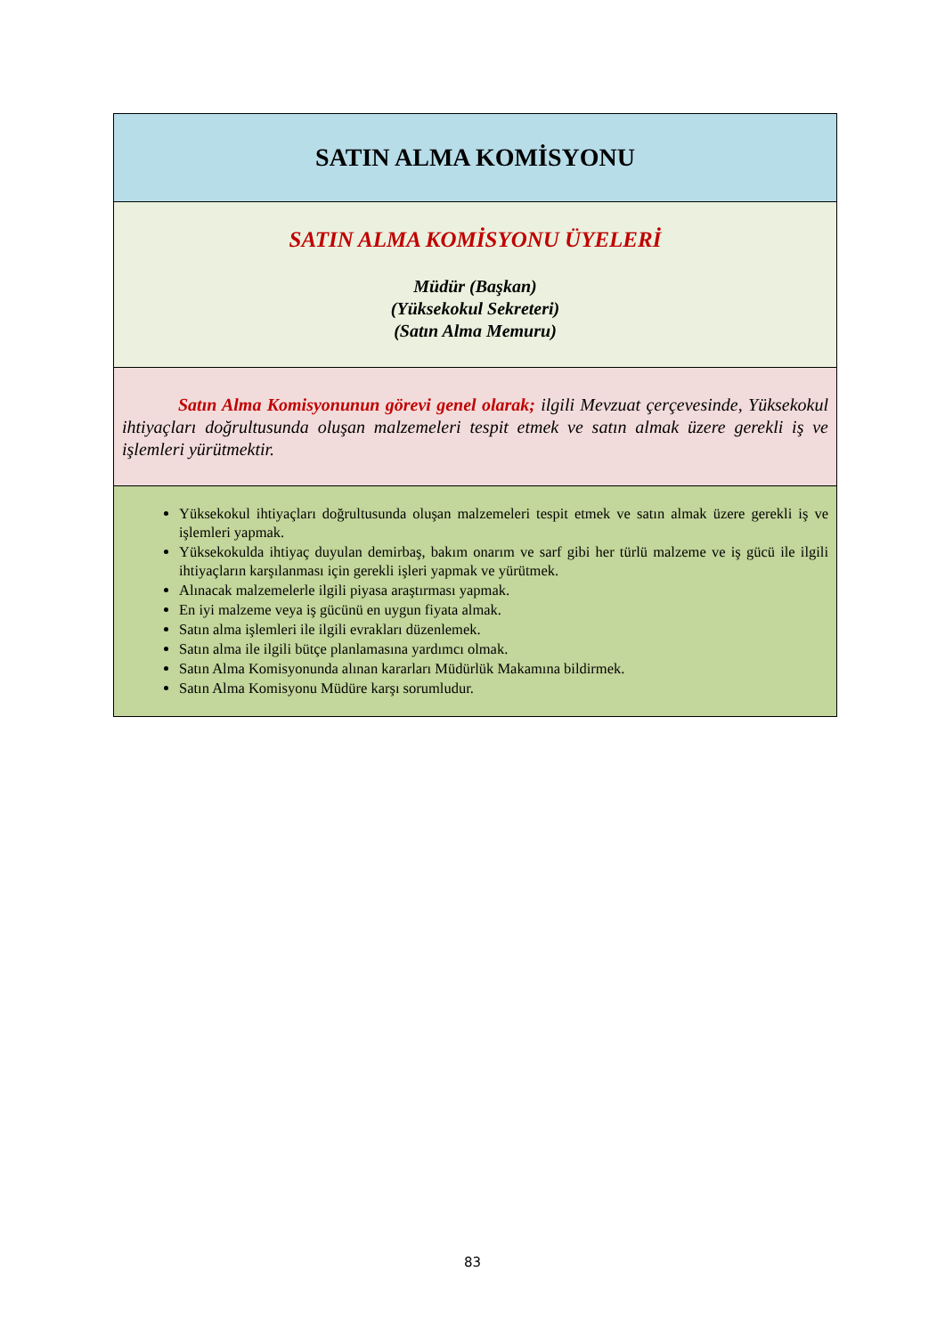| SATIN ALMA KOMİSYONU |
| SATIN ALMA KOMİSYONU ÜYELERİ Müdür (Başkan) (Yüksekokul Sekreteri) (Satın Alma Memuru) |
| Satın Alma Komisyonunun görevi genel olarak; ilgili Mevzuat çerçevesinde, Yüksekokul ihtiyaçları doğrultusunda oluşan malzemeleri tespit etmek ve satın almak üzere gerekli iş ve işlemleri yürütmektir. |
| Yüksekokul ihtiyaçları doğrultusunda oluşan malzemeleri tespit etmek ve satın almak üzere gerekli iş ve işlemleri yapmak. Yüksekokulda ihtiyaç duyulan demirbaş, bakım onarım ve sarf gibi her türlü malzeme ve iş gücü ile ilgili ihtiyaçların karşılanması için gerekli işleri yapmak ve yürütmek. Alınacak malzemelerle ilgili piyasa araştırması yapmak. En iyi malzeme veya iş gücünü en uygun fiyata almak. Satın alma işlemleri ile ilgili evrakları düzenlemek. Satın alma ile ilgili bütçe planlamasına yardımcı olmak. Satın Alma Komisyonunda alınan kararları Müdürlük Makamına bildirmek. Satın Alma Komisyonu Müdüre karşı sorumludur. |
83